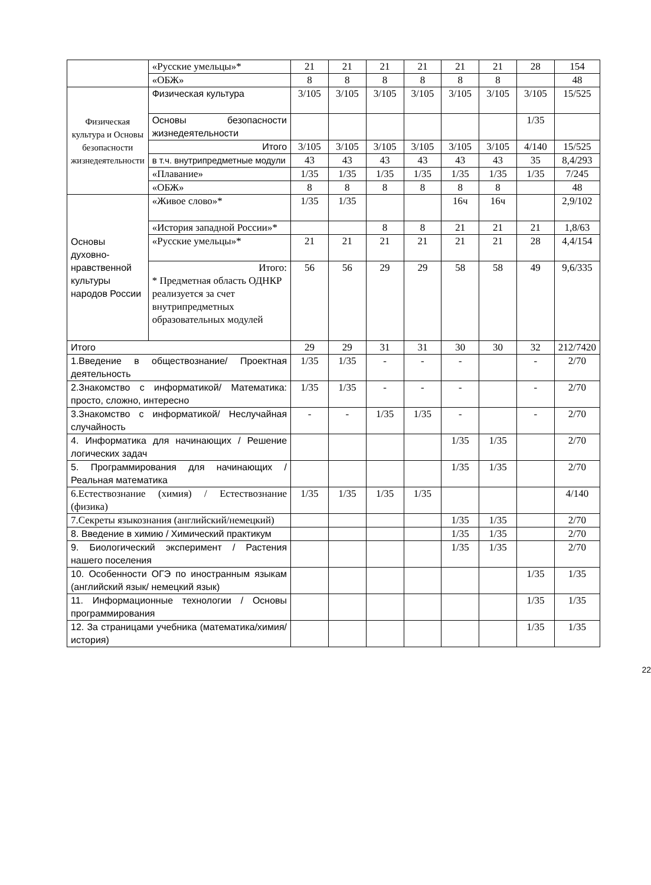| | «Русские умельцы»* | 21 | 21 | 21 | 21 | 21 | 21 | 28 | 154 |
| | «ОБЖ» | 8 | 8 | 8 | 8 | 8 | 8 | | 48 |
| Физическая культура и Основы безопасности жизнедеятельности | Физическая культура | 3/105 | 3/105 | 3/105 | 3/105 | 3/105 | 3/105 | 3/105 | 15/525 |
| | Основы безопасности жизнедеятельности | | | | | | | 1/35 | |
| | Итого | 3/105 | 3/105 | 3/105 | 3/105 | 3/105 | 3/105 | 4/140 | 15/525 |
| | в т.ч. внутрипредметные модули | 43 | 43 | 43 | 43 | 43 | 43 | 35 | 8,4/293 |
| | «Плавание» | 1/35 | 1/35 | 1/35 | 1/35 | 1/35 | 1/35 | 1/35 | 7/245 |
| | «ОБЖ» | 8 | 8 | 8 | 8 | 8 | 8 | | 48 |
| Основы духовно-нравственной культуры народов России | «Живое слово»* | 1/35 | 1/35 | | | 16ч | 16ч | | 2,9/102 |
| | «История западной России»* | | | 8 | 8 | 21 | 21 | 21 | 1,8/63 |
| | «Русские умельцы»* | 21 | 21 | 21 | 21 | 21 | 21 | 28 | 4,4/154 |
| | Итого: * Предметная область ОДНКР реализуется за счет внутрипредметных образовательных модулей | 56 | 56 | 29 | 29 | 58 | 58 | 49 | 9,6/335 |
| Итого | | 29 | 29 | 31 | 31 | 30 | 30 | 32 | 212/7420 |
| 1.Введение в обществознание/ Проектная деятельность | | 1/35 | 1/35 | - | - | - | | - | 2/70 |
| 2.Знакомство с информатикой/ Математика: просто, сложно, интересно | | 1/35 | 1/35 | - | - | - | | - | 2/70 |
| 3.Знакомство с информатикой/ Неслучайная случайность | | - | - | 1/35 | 1/35 | - | | - | 2/70 |
| 4. Информатика для начинающих / Решение логических задач | | | | | | 1/35 | 1/35 | | 2/70 |
| 5. Программирования для начинающих / Реальная математика | | | | | | 1/35 | 1/35 | | 2/70 |
| 6.Естествознание (химия) / Естествознание (физика) | | 1/35 | 1/35 | 1/35 | 1/35 | | | | 4/140 |
| 7.Секреты языкознания (английский/немецкий) | | | | | | 1/35 | 1/35 | | 2/70 |
| 8. Введение в химию / Химический практикум | | | | | | 1/35 | 1/35 | | 2/70 |
| 9. Биологический эксперимент / Растения нашего поселения | | | | | | 1/35 | 1/35 | | 2/70 |
| 10. Особенности ОГЭ по иностранным языкам (английский язык/ немецкий язык) | | | | | | | | 1/35 | 1/35 |
| 11. Информационные технологии / Основы программирования | | | | | | | | 1/35 | 1/35 |
| 12. За страницами учебника (математика/химия/история) | | | | | | | | 1/35 | 1/35 |
22